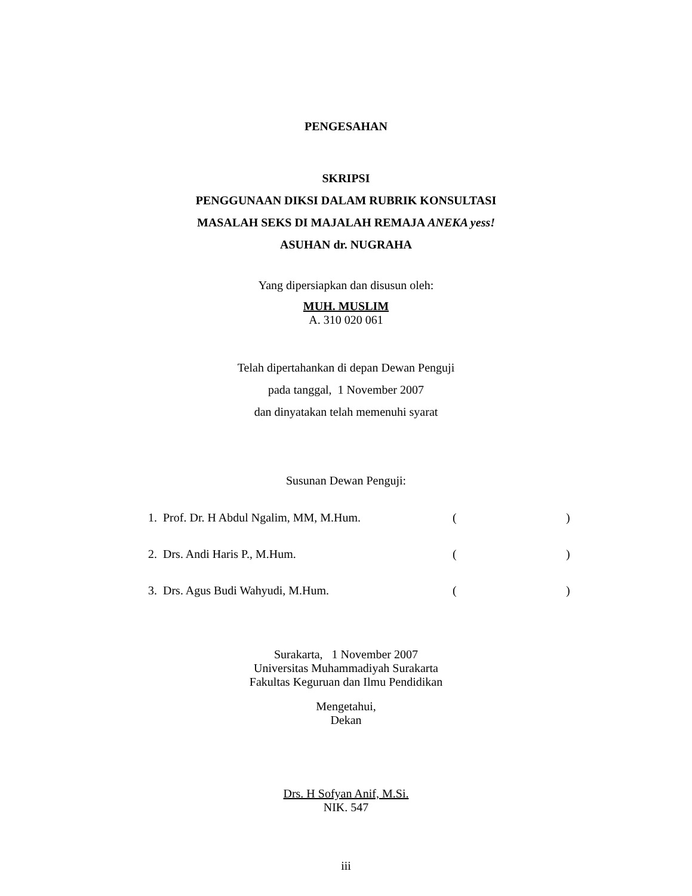PENGESAHAN
SKRIPSI
PENGGUNAAN DIKSI DALAM RUBRIK KONSULTASI
MASALAH SEKS DI MAJALAH REMAJA ANEKA yess!
ASUHAN dr. NUGRAHA
Yang dipersiapkan dan disusun oleh:
MUH. MUSLIM
A. 310 020 061
Telah dipertahankan di depan Dewan Penguji
pada tanggal, 1 November 2007
dan dinyatakan telah memenuhi syarat
Susunan Dewan Penguji:
| 1. Prof. Dr. H Abdul Ngalim, MM, M.Hum. | ( | ) |
| 2. Drs. Andi Haris P., M.Hum. | ( | ) |
| 3. Drs. Agus Budi Wahyudi, M.Hum. | ( | ) |
Surakarta, 1 November 2007
Universitas Muhammadiyah Surakarta
Fakultas Keguruan dan Ilmu Pendidikan
Mengetahui,
Dekan
Drs. H Sofyan Anif, M.Si.
NIK. 547
iii